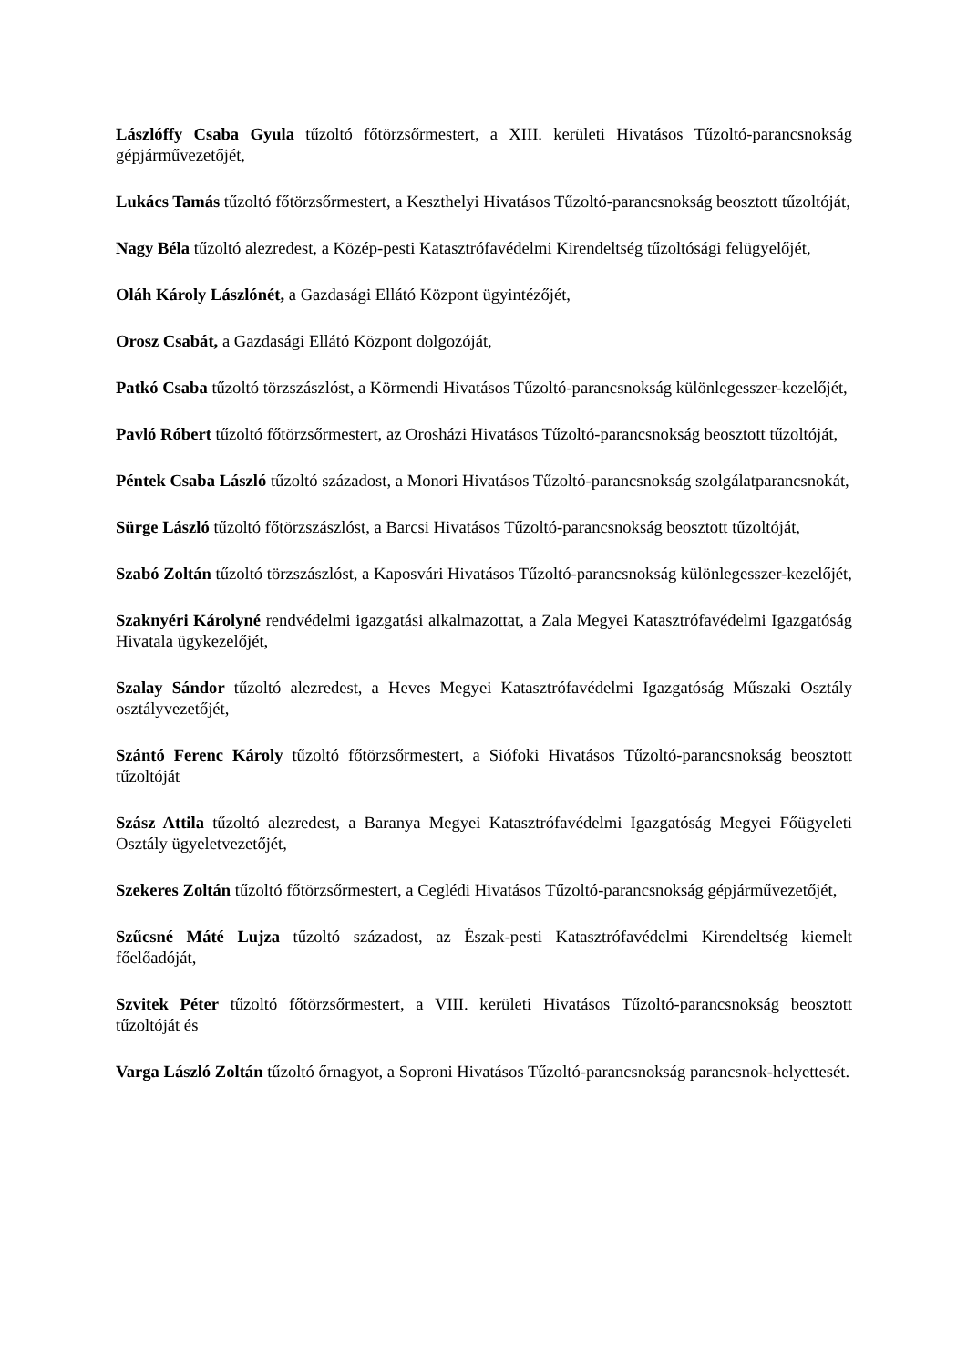Lászlóffy Csaba Gyula tűzoltó főtörzsőrmestert, a XIII. kerületi Hivatásos Tűzoltó-parancsnokság gépjárművezetőjét,
Lukács Tamás tűzoltó főtörzsőrmestert, a Keszthelyi Hivatásos Tűzoltó-parancsnokság beosztott tűzoltóját,
Nagy Béla tűzoltó alezredest, a Közép-pesti Katasztrófavédelmi Kirendeltség tűzoltósági felügyelőjét,
Oláh Károly Lászlónét, a Gazdasági Ellátó Központ ügyintézőjét,
Orosz Csabát, a Gazdasági Ellátó Központ dolgozóját,
Patkó Csaba tűzoltó törzszászlóst, a Körmendi Hivatásos Tűzoltó-parancsnokság különlegesszer-kezelőjét,
Pavló Róbert tűzoltó főtörzsőrmestert, az Orosházi Hivatásos Tűzoltó-parancsnokság beosztott tűzoltóját,
Péntek Csaba László tűzoltó századost, a Monori Hivatásos Tűzoltó-parancsnokság szolgálatparancsnokát,
Sürge László tűzoltó főtörzszászlóst, a Barcsi Hivatásos Tűzoltó-parancsnokság beosztott tűzoltóját,
Szabó Zoltán tűzoltó törzszászlóst, a Kaposvári Hivatásos Tűzoltó-parancsnokság különlegesszer-kezelőjét,
Szaknyéri Károlyné rendvédelmi igazgatási alkalmazottat, a Zala Megyei Katasztrófavédelmi Igazgatóság Hivatala ügykezelőjét,
Szalay Sándor tűzoltó alezredest, a Heves Megyei Katasztrófavédelmi Igazgatóság Műszaki Osztály osztályvezetőjét,
Szántó Ferenc Károly tűzoltó főtörzsőrmestert, a Siófoki Hivatásos Tűzoltó-parancsnokság beosztott tűzoltóját
Szász Attila tűzoltó alezredest, a Baranya Megyei Katasztrófavédelmi Igazgatóság Megyei Főügyeleti Osztály ügyeletvezetőjét,
Szekeres Zoltán tűzoltó főtörzsőrmestert, a Ceglédi Hivatásos Tűzoltó-parancsnokság gépjárművezetőjét,
Szűcsné Máté Lujza tűzoltó századost, az Észak-pesti Katasztrófavédelmi Kirendeltség kiemelt főelőadóját,
Szvitek Péter tűzoltó főtörzsőrmestert, a VIII. kerületi Hivatásos Tűzoltó-parancsnokság beosztott tűzoltóját és
Varga László Zoltán tűzoltó őrnagyot, a Soproni Hivatásos Tűzoltó-parancsnokság parancsnok-helyettesét.